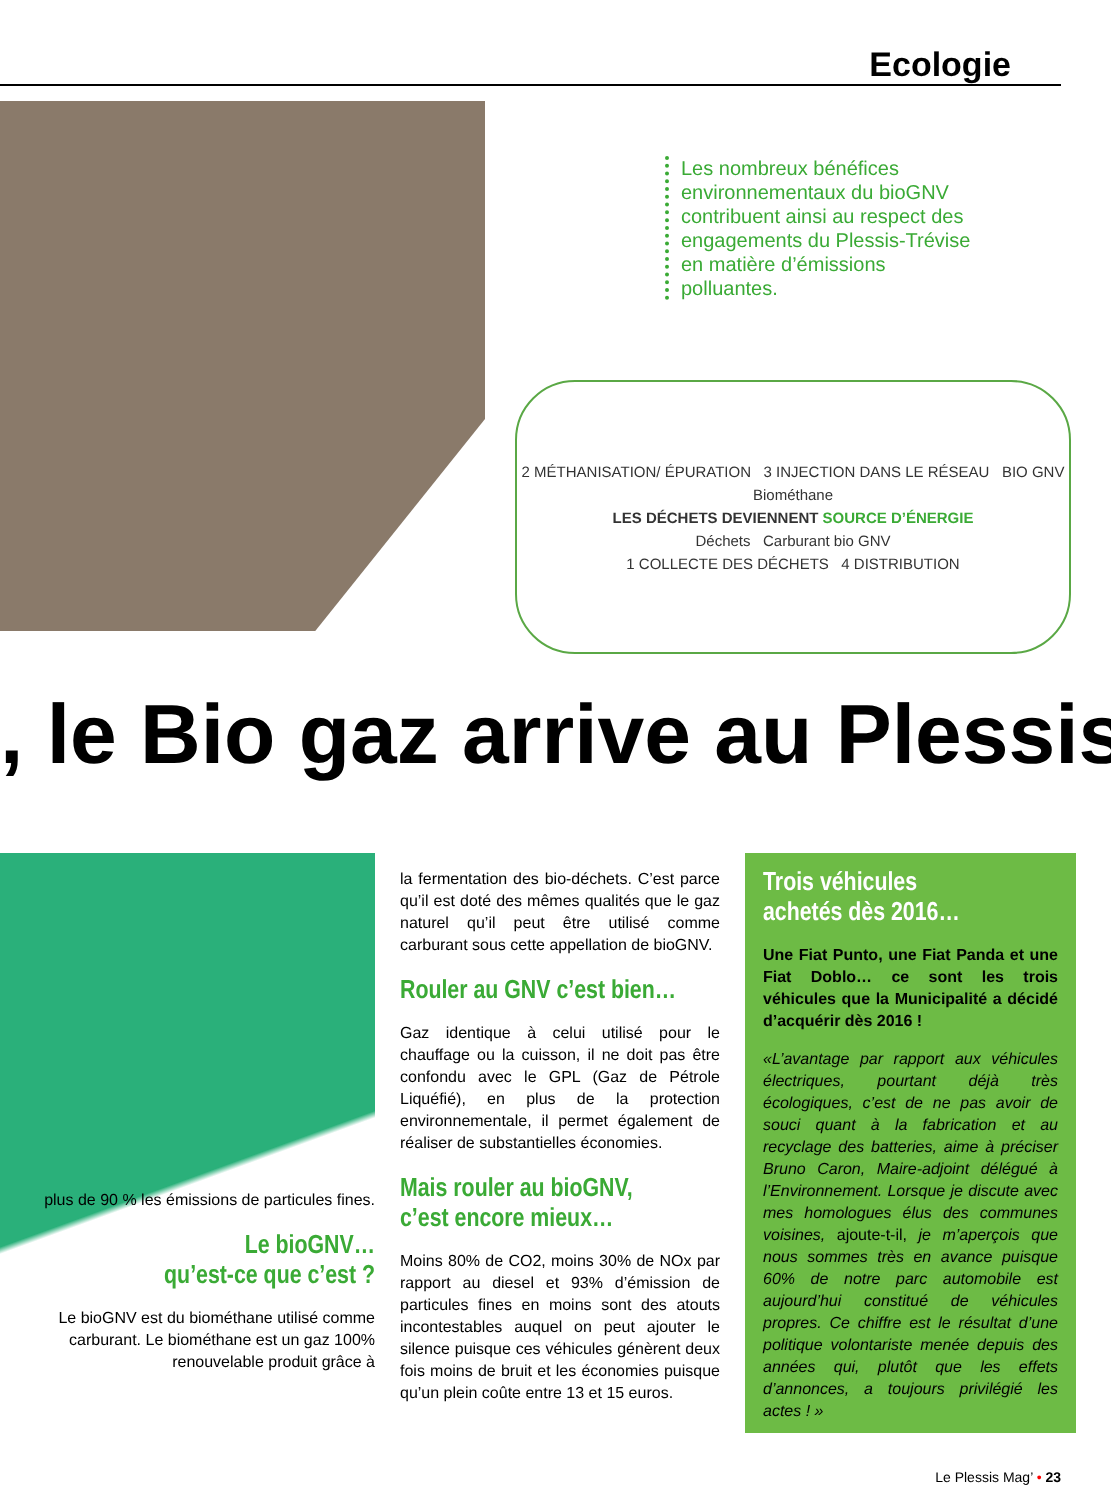Ecologie
Les nombreux bénéfices environnementaux du bioGNV contribuent ainsi au respect des engagements du Plessis-Trévise en matière d’émissions polluantes.
2 MÉTHANISATION/ ÉPURATION 3 INJECTION DANS LE RÉSEAU BIO GNV
Biométhane
LES DÉCHETS DEVIENNENT SOURCE D’ÉNERGIE
Déchets Carburant bio GNV
1 COLLECTE DES DÉCHETS 4 DISTRIBUTION
, le Bio gaz arrive au Plessis
plus de 90 % les émissions de particules fines.
Le bioGNV…
qu’est-ce que c’est ?
Le bioGNV est du biométhane utilisé comme carburant. Le biométhane est un gaz 100% renouvelable produit grâce à
la fermentation des bio-déchets. C’est parce qu’il est doté des mêmes qualités que le gaz naturel qu’il peut être utilisé comme carburant sous cette appellation de bioGNV.
Rouler au GNV c’est bien…
Gaz identique à celui utilisé pour le chauffage ou la cuisson, il ne doit pas être confondu avec le GPL (Gaz de Pétrole Liquéfié), en plus de la protection environnementale, il permet également de réaliser de substantielles économies.
Mais rouler au bioGNV,
c’est encore mieux…
Moins 80% de CO2, moins 30% de NOx par rapport au diesel et 93% d’émission de particules fines en moins sont des atouts incontestables auquel on peut ajouter le silence puisque ces véhicules génèrent deux fois moins de bruit et les économies puisque qu’un plein coûte entre 13 et 15 euros.
Trois véhicules
achetés dès 2016…
Une Fiat Punto, une Fiat Panda et une Fiat Doblo… ce sont les trois véhicules que la Municipalité a décidé d’acquérir dès 2016 !
«L’avantage par rapport aux véhicules électriques, pourtant déjà très écologiques, c’est de ne pas avoir de souci quant à la fabrication et au recyclage des batteries, aime à préciser Bruno Caron, Maire-adjoint délégué à l’Environnement. Lorsque je discute avec mes homologues élus des communes voisines, ajoute-t-il, je m’aperçois que nous sommes très en avance puisque 60% de notre parc automobile est aujourd’hui constitué de véhicules propres. Ce chiffre est le résultat d’une politique volontariste menée depuis des années qui, plutôt que les effets d’annonces, a toujours privilégié les actes ! »
Le Plessis Mag’ • 23